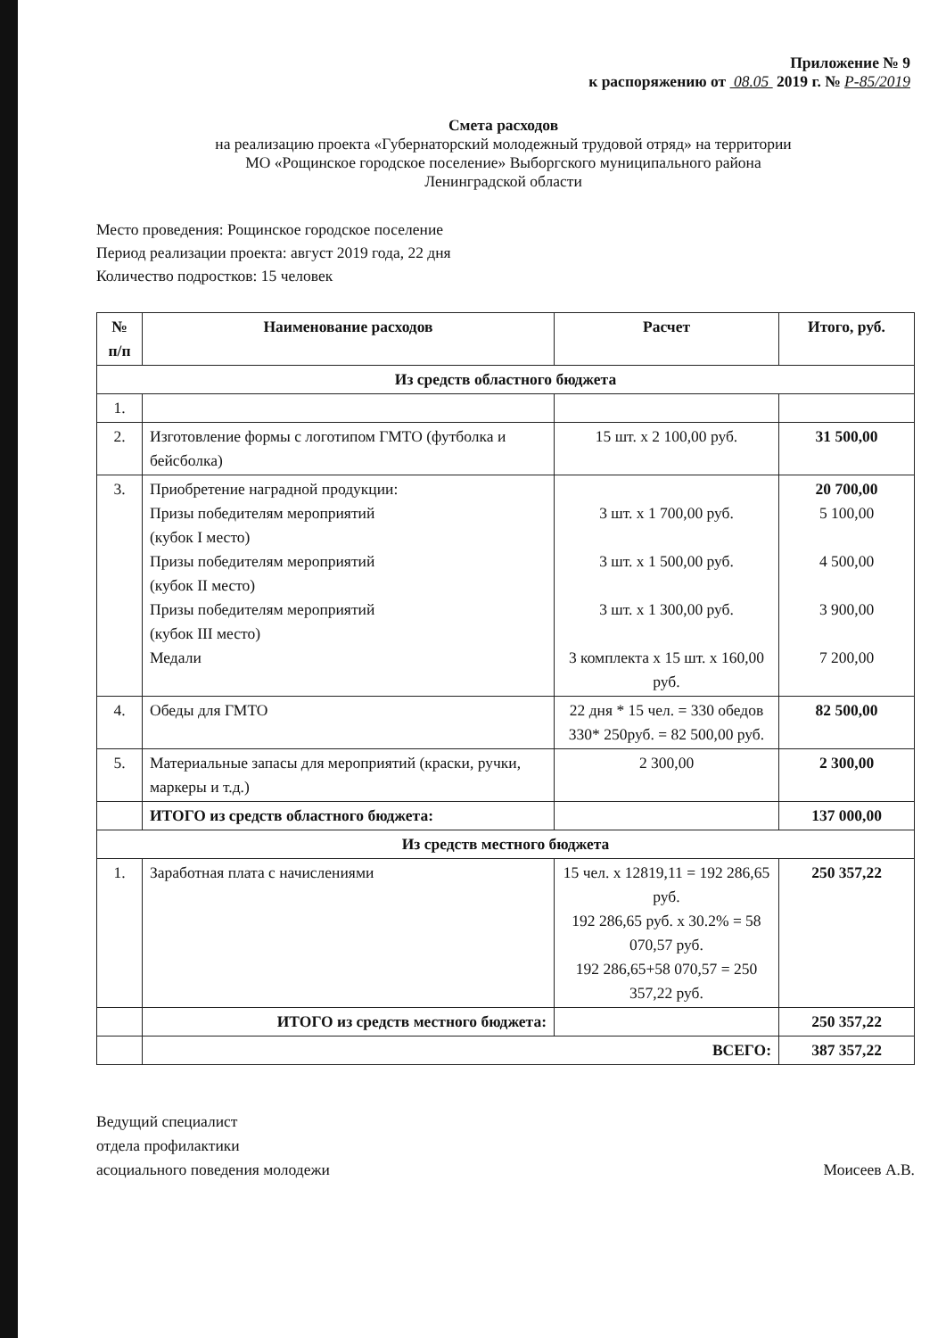Приложение № 9
к распоряжению от 08.05 2019 г. № Р-85/2019
Смета расходов
на реализацию проекта «Губернаторский молодежный трудовой отряд» на территории
МО «Рощинское городское поселение» Выборгского муниципального района
Ленинградской области
Место проведения: Рощинское городское поселение
Период реализации проекта: август 2019 года, 22 дня
Количество подростков: 15 человек
| № п/п | Наименование расходов | Расчет | Итого, руб. |
| --- | --- | --- | --- |
| Из средств областного бюджета | | | |
| 1. | | | |
| 2. | Изготовление формы с логотипом ГМТО (футболка и бейсболка) | 15 шт. х 2 100,00 руб. | 31 500,00 |
| 3. | Приобретение наградной продукции: Призы победителям мероприятий (кубок I место) Призы победителям мероприятий (кубок II место) Призы победителям мероприятий (кубок III место) Медали | 3 шт. х 1 700,00 руб. 3 шт. х 1 500,00 руб. 3 шт. х 1 300,00 руб. 3 комплекта х 15 шт. х 160,00 руб. | 20 700,00 5 100,00 4 500,00 3 900,00 7 200,00 |
| 4. | Обеды для ГМТО | 22 дня * 15 чел. = 330 обедов 330* 250руб. = 82 500,00 руб. | 82 500,00 |
| 5. | Материальные запасы для мероприятий (краски, ручки, маркеры и т.д.) | 2 300,00 | 2 300,00 |
| | ИТОГО из средств областного бюджета: | | 137 000,00 |
| Из средств местного бюджета | | | |
| 1. | Заработная плата с начислениями | 15 чел. х 12819,11 = 192 286,65 руб. 192 286,65 руб. х 30.2% = 58 070,57 руб. 192 286,65+58 070,57 = 250 357,22 руб. | 250 357,22 |
| | ИТОГО из средств местного бюджета: | | 250 357,22 |
| | ВСЕГО: | | 387 357,22 |
Ведущий специалист
отдела профилактики
асоциального поведения молодежи
Моисеев А.В.